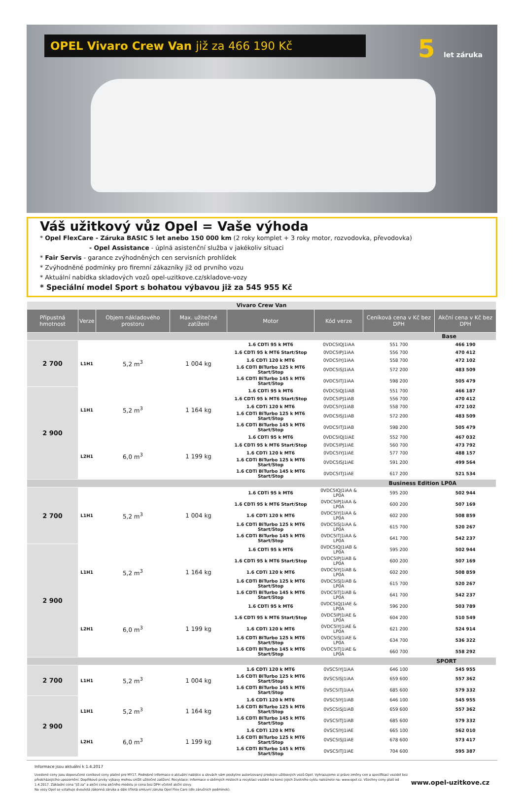OPEL Vivaro Crew Van již za 466 190 Kč 5 let záruka
Váš užitkový vůz Opel = Vaše výhoda
* Opel FlexCare - Záruka BASIC 5 let anebo 150 000 km (2 roky komplet + 3 roky motor, rozvodovka, převodovka)
- Opel Assistance - úplná asistenční služba v jakékoliv situaci
* Fair Servis - garance zvýhodněných cen servisních prohlídek
* Zvýhodněné podmínky pro firemní zákazníky již od prvního vozu
* Aktuální nabídka skladových vozů opel-uzitkove.cz/skladove-vozy
* Speciální model Sport s bohatou výbavou již za 545 955 Kč
| Vivaro Crew Van | | | | | | | |
| Přípustná hmotnost | Verze | Objem nákladového prostoru | Max. užitečné zatížení | Motor | Kód verze | Ceníková cena v Kč bez DPH | Akční cena v Kč bez DPH |
| Base | | | | | | | |
| 2 700 | L1H1 | 5,2 m<sup>3</sup> | 1 004 kg | 1.6 CDTi 95 k MT6 | 0VDC5IQJ1iAA | 551 700 | 466 190 |
| | | | | 1.6 CDTi 95 k MT6 Start/Stop | 0VDC5IPJ1iAA | 556 700 | 470 412 |
| | | | | 1.6 CDTi 120 k MT6 | 0VDC5IYJ1iAA | 558 700 | 472 102 |
| | | | | 1.6 CDTi BiTurbo 125 k MT6 Start/Stop | 0VDC5ISJ1iAA | 572 200 | 483 509 |
| | | | | 1.6 CDTi BiTurbo 145 k MT6 Start/Stop | 0VDC5ITJ1iAA | 598 200 | 505 479 |
| 2 900 | L1H1 | 5,2 m<sup>3</sup> | 1 164 kg | 1.6 CDTi 95 k MT6 | 0VDC5IQJ1iAB | 551 700 | 466 187 |
| | | | | 1.6 CDTi 95 k MT6 Start/Stop | 0VDC5IPJ1iAB | 556 700 | 470 412 |
| | | | | 1.6 CDTi 120 k MT6 | 0VDC5IYJ1iAB | 558 700 | 472 102 |
| | | | | 1.6 CDTi BiTurbo 125 k MT6 Start/Stop | 0VDC5ISJ1iAB | 572 200 | 483 509 |
| | | | | 1.6 CDTi BiTurbo 145 k MT6 Start/Stop | 0VDC5ITJ1iAB | 598 200 | 505 479 |
| | L2H1 | 6,0 m<sup>3</sup> | 1 199 kg | 1.6 CDTi 95 k MT6 | 0VDC5IQJ1iAE | 552 700 | 467 032 |
| | | | | 1.6 CDTi 95 k MT6 Start/Stop | 0VDC5IPJ1iAE | 560 700 | 473 792 |
| | | | | 1.6 CDTi 120 k MT6 | 0VDC5IYJ1iAE | 577 700 | 488 157 |
| | | | | 1.6 CDTi BiTurbo 125 k MT6 Start/Stop | 0VDC5ISJ1iAE | 591 200 | 499 564 |
| | | | | 1.6 CDTi BiTurbo 145 k MT6 Start/Stop | 0VDC5ITJ1iAE | 617 200 | 521 534 |
| Business Edition LP0A | | | | | | | |
| 2 700 | L1H1 | 5,2 m<sup>3</sup> | 1 004 kg | 1.6 CDTi 95 k MT6 | 0VDC5IQJ1iAA & LP0A | 595 200 | 502 944 |
| | | | | 1.6 CDTi 95 k MT6 Start/Stop | 0VDC5IPJ1iAA & LP0A | 600 200 | 507 169 |
| | | | | 1.6 CDTi 120 k MT6 | 0VDC5IYJ1iAA & LP0A | 602 200 | 508 859 |
| | | | | 1.6 CDTi BiTurbo 125 k MT6 Start/Stop | 0VDC5ISJ1iAA & LP0A | 615 700 | 520 267 |
| | | | | 1.6 CDTi BiTurbo 145 k MT6 Start/Stop | 0VDC5ITJ1iAA & LP0A | 641 700 | 542 237 |
| 2 900 | L1H1 | 5,2 m<sup>3</sup> | 1 164 kg | 1.6 CDTi 95 k MT6 | 0VDC5IQJ1iAB & LP0A | 595 200 | 502 944 |
| | | | | 1.6 CDTi 95 k MT6 Start/Stop | 0VDC5IPJ1iAB & LP0A | 600 200 | 507 169 |
| | | | | 1.6 CDTi 120 k MT6 | 0VDC5IYJ1iAB & LP0A | 602 200 | 508 859 |
| | | | | 1.6 CDTi BiTurbo 125 k MT6 Start/Stop | 0VDC5ISJ1iAB & LP0A | 615 700 | 520 267 |
| | | | | 1.6 CDTi BiTurbo 145 k MT6 Start/Stop | 0VDC5ITJ1iAB & LP0A | 641 700 | 542 237 |
| | L2H1 | 6,0 m<sup>3</sup> | 1 199 kg | 1.6 CDTi 95 k MT6 | 0VDC5IQJ1iAE & LP0A | 596 200 | 503 789 |
| | | | | 1.6 CDTi 95 k MT6 Start/Stop | 0VDC5IPJ1iAE & LP0A | 604 200 | 510 549 |
| | | | | 1.6 CDTi 120 k MT6 | 0VDC5IYJ1iAE & LP0A | 621 200 | 524 914 |
| | | | | 1.6 CDTi BiTurbo 125 k MT6 Start/Stop | 0VDC5ISJ1iAE & LP0A | 634 700 | 536 322 |
| | | | | 1.6 CDTi BiTurbo 145 k MT6 Start/Stop | 0VDC5ITJ1iAE & LP0A | 660 700 | 558 292 |
| SPORT | | | | | | | |
| 2 700 | L1H1 | 5,2 m<sup>3</sup> | 1 004 kg | 1.6 CDTi 120 k MT6 | 0VSC5IYJ1iAA | 646 100 | 545 955 |
| | | | | 1.6 CDTi BiTurbo 125 k MT6 Start/Stop | 0VSC5ISJ1iAA | 659 600 | 557 362 |
| | | | | 1.6 CDTi BiTurbo 145 k MT6 Start/Stop | 0VSC5ITJ1iAA | 685 600 | 579 332 |
| 2 900 | L1H1 | 5,2 m<sup>3</sup> | 1 164 kg | 1.6 CDTi 120 k MT6 | 0VSC5IYJ1iAB | 646 100 | 545 955 |
| | | | | 1.6 CDTi BiTurbo 125 k MT6 Start/Stop | 0VSC5ISJ1iAB | 659 600 | 557 362 |
| | | | | 1.6 CDTi BiTurbo 145 k MT6 Start/Stop | 0VSC5ITJ1iAB | 685 600 | 579 332 |
| | L2H1 | 6,0 m<sup>3</sup> | 1 199 kg | 1.6 CDTi 120 k MT6 | 0VSC5IYJ1iAE | 665 100 | 562 010 |
| | | | | 1.6 CDTi BiTurbo 125 k MT6 Start/Stop | 0VSC5ISJ1iAE | 678 600 | 573 417 |
| | | | | 1.6 CDTi BiTurbo 145 k MT6 Start/Stop | 0VSC5ITJ1iAE | 704 600 | 595 387 |
Informace jsou aktuální k 1.4.2017
www.opel-uzitkove.cz
Uvedené ceny jsou doporučené ceníkové ceny platné pro MY17. Podrobné informace o aktuální nabídce a slevách vám poskytne autorizovaný prodejce užitkových vozů Opel. Vyhrazujeme si právo změny cen a specifikací vozidel bez předcházejícího upozornění. Doplňkové prvky výbavy mohou snížit užitečné zatížení. Recyklace: Informace o sběrných místech a recyklaci vozidel na konci jejich životního cyklu naleznete na: www.opel.cz. Všechny ceny platí od 1.4.2017. Základní cena "již za" a akční cena akčního modelu je cena bez DPH včetně akční slevy.
Na vozy Opel se vztahuje dvouletá zákonná záruka a dále tříletá smluvní záruka Opel Flex Care (dle záručních podmínek).